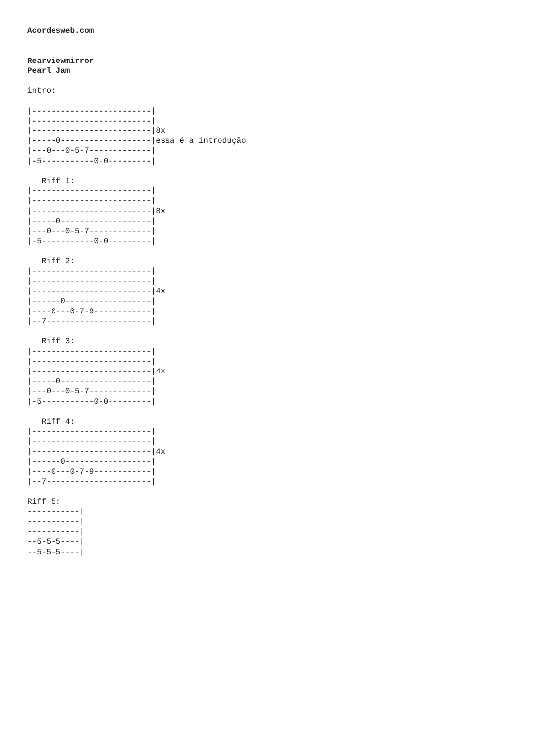Acordesweb.com


Rearviewmirror
Pearl Jam

intro:

|-------------------------|
|-------------------------|
|-------------------------|8x
|-----0-------------------|essa é a introdução
|---0---0-5-7-------------|
|-5-----------0-0---------|

   Riff 1:
|-------------------------|
|-------------------------|
|-------------------------|8x
|-----0-------------------|
|---0---0-5-7-------------|
|-5-----------0-0---------|

   Riff 2:
|-------------------------|
|-------------------------|
|-------------------------|4x
|------0------------------|
|----0---0-7-9------------|
|--7----------------------|

   Riff 3:
|-------------------------|
|-------------------------|
|-------------------------|4x
|-----0-------------------|
|---0---0-5-7-------------|
|-5-----------0-0---------|

   Riff 4:
|-------------------------|
|-------------------------|
|-------------------------|4x
|------0------------------|
|----0---0-7-9------------|
|--7----------------------|

Riff 5:
-----------|
-----------|
-----------|
--5-5-5----|
--5-5-5----|